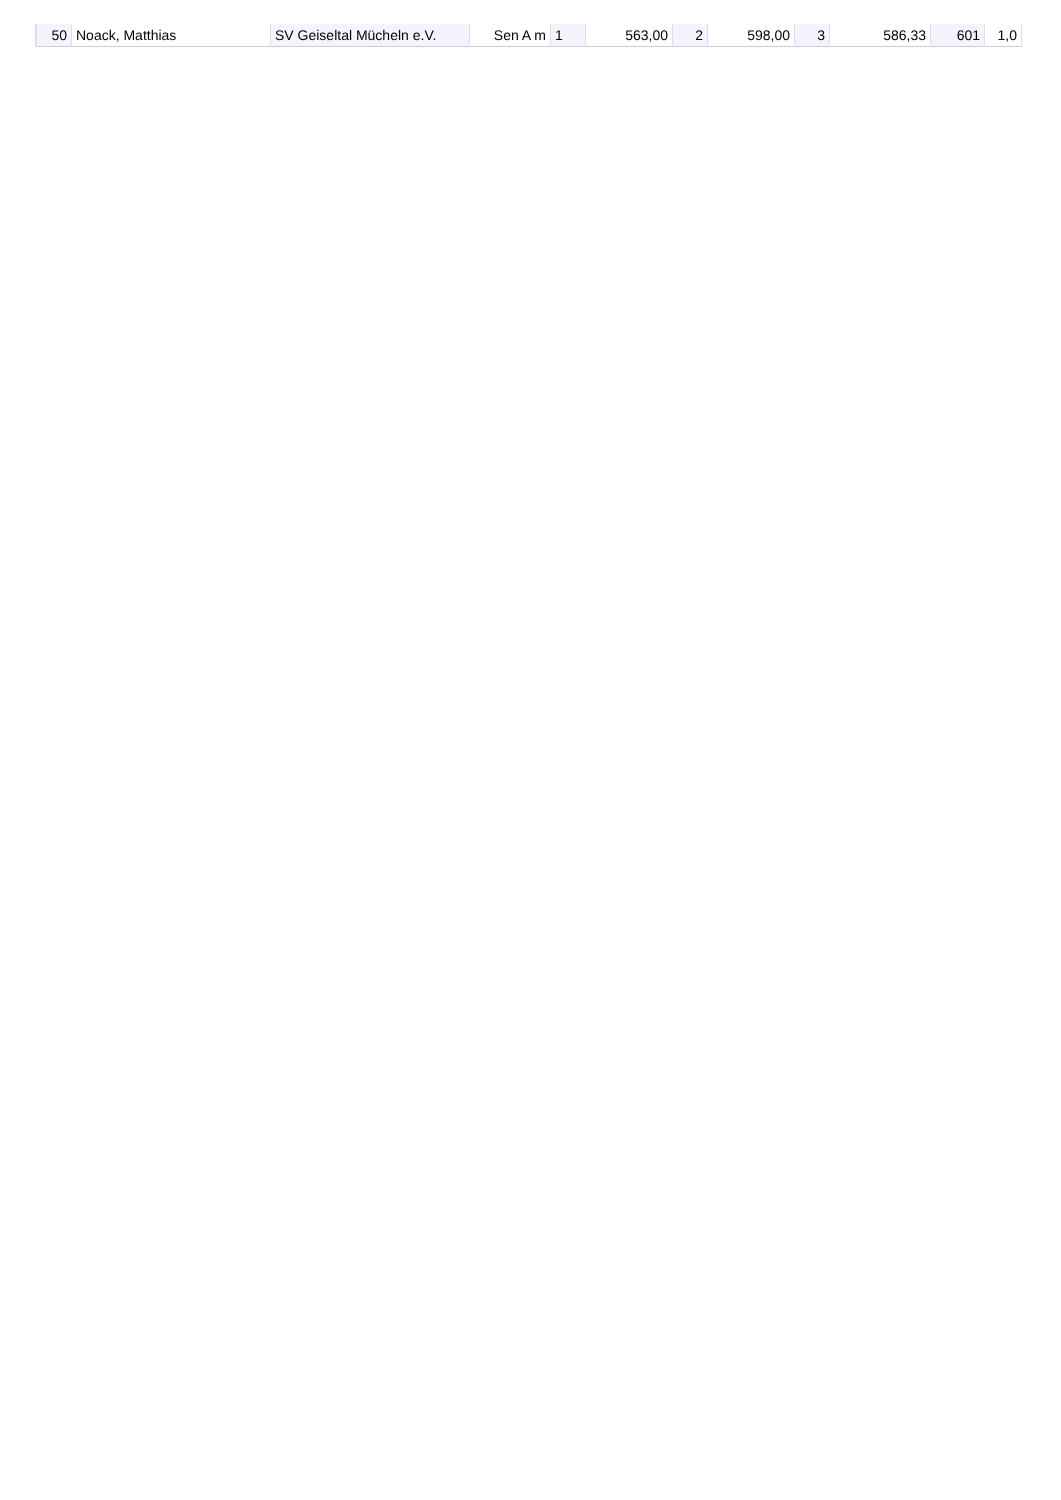| 50 | Noack, Matthias | SV Geiseltal Mücheln e.V. | Sen A m | 1 | 563,00 | 2 | 598,00 | 3 | 586,33 | 601 | 1,0 |